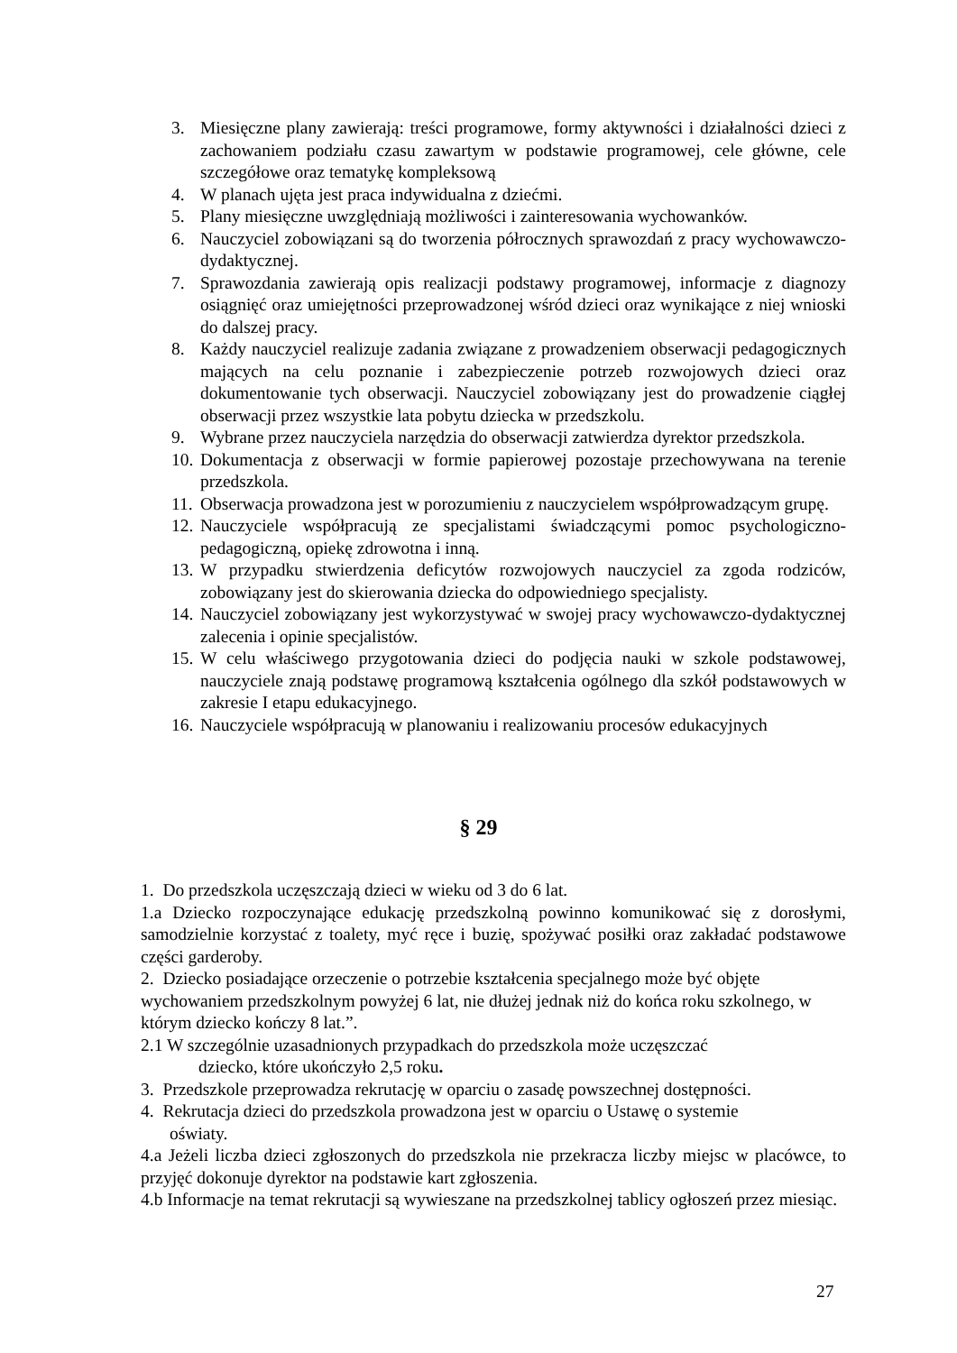3. Miesięczne plany zawierają: treści programowe, formy aktywności i działalności dzieci z zachowaniem podziału czasu zawartym w podstawie programowej, cele główne, cele szczegółowe oraz tematykę kompleksową
4. W planach ujęta jest praca indywidualna z dziećmi.
5. Plany miesięczne uwzględniają możliwości i zainteresowania wychowanków.
6. Nauczyciel zobowiązani są do tworzenia półrocznych sprawozdań z pracy wychowawczo-dydaktycznej.
7. Sprawozdania zawierają opis realizacji podstawy programowej, informacje z diagnozy osiągnięć oraz umiejętności przeprowadzonej wśród dzieci oraz wynikające z niej wnioski do dalszej pracy.
8. Każdy nauczyciel realizuje zadania związane z prowadzeniem obserwacji pedagogicznych mających na celu poznanie i zabezpieczenie potrzeb rozwojowych dzieci oraz dokumentowanie tych obserwacji. Nauczyciel zobowiązany jest do prowadzenie ciągłej obserwacji przez wszystkie lata pobytu dziecka w przedszkolu.
9. Wybrane przez nauczyciela narzędzia do obserwacji zatwierdza dyrektor przedszkola.
10. Dokumentacja z obserwacji w formie papierowej pozostaje przechowywana na terenie przedszkola.
11. Obserwacja prowadzona jest w porozumieniu z nauczycielem współprowadzącym grupę.
12. Nauczyciele współpracują ze specjalistami świadczącymi pomoc psychologiczno-pedagogiczną, opiekę zdrowotna i inną.
13. W przypadku stwierdzenia deficytów rozwojowych nauczyciel za zgoda rodziców, zobowiązany jest do skierowania dziecka do odpowiedniego specjalisty.
14. Nauczyciel zobowiązany jest wykorzystywać w swojej pracy wychowawczo-dydaktycznej zalecenia i opinie specjalistów.
15. W celu właściwego przygotowania dzieci do podjęcia nauki w szkole podstawowej, nauczyciele znają podstawę programową kształcenia ogólnego dla szkół podstawowych w zakresie I etapu edukacyjnego.
16. Nauczyciele współpracują w planowaniu i realizowaniu procesów edukacyjnych
§ 29
1. Do przedszkola uczęszczają dzieci w wieku od 3 do 6 lat.
1.a Dziecko rozpoczynające edukację przedszkolną powinno komunikować się z dorosłymi, samodzielnie korzystać z toalety, myć ręce i buzię, spożywać posiłki oraz zakładać podstawowe części garderoby.
2. Dziecko posiadające orzeczenie o potrzebie kształcenia specjalnego może być objęte wychowaniem przedszkolnym powyżej 6 lat, nie dłużej jednak niż do końca roku szkolnego, w którym dziecko kończy 8 lat.”.
2.1 W szczególnie uzasadnionych przypadkach do przedszkola może uczęszczać
dziecko, które ukończyło 2,5 roku.
3. Przedszkole przeprowadza rekrutację w oparciu o zasadę powszechnej dostępności.
4. Rekrutacja dzieci do przedszkola prowadzona jest w oparciu o Ustawę o systemie
oświaty.
4.a Jeżeli liczba dzieci zgłoszonych do przedszkola nie przekracza liczby miejsc w placówce, to przyjęć dokonuje dyrektor na podstawie kart zgłoszenia.
4.b Informacje na temat rekrutacji są wywieszane na przedszkolnej tablicy ogłoszeń przez miesiąc.
27